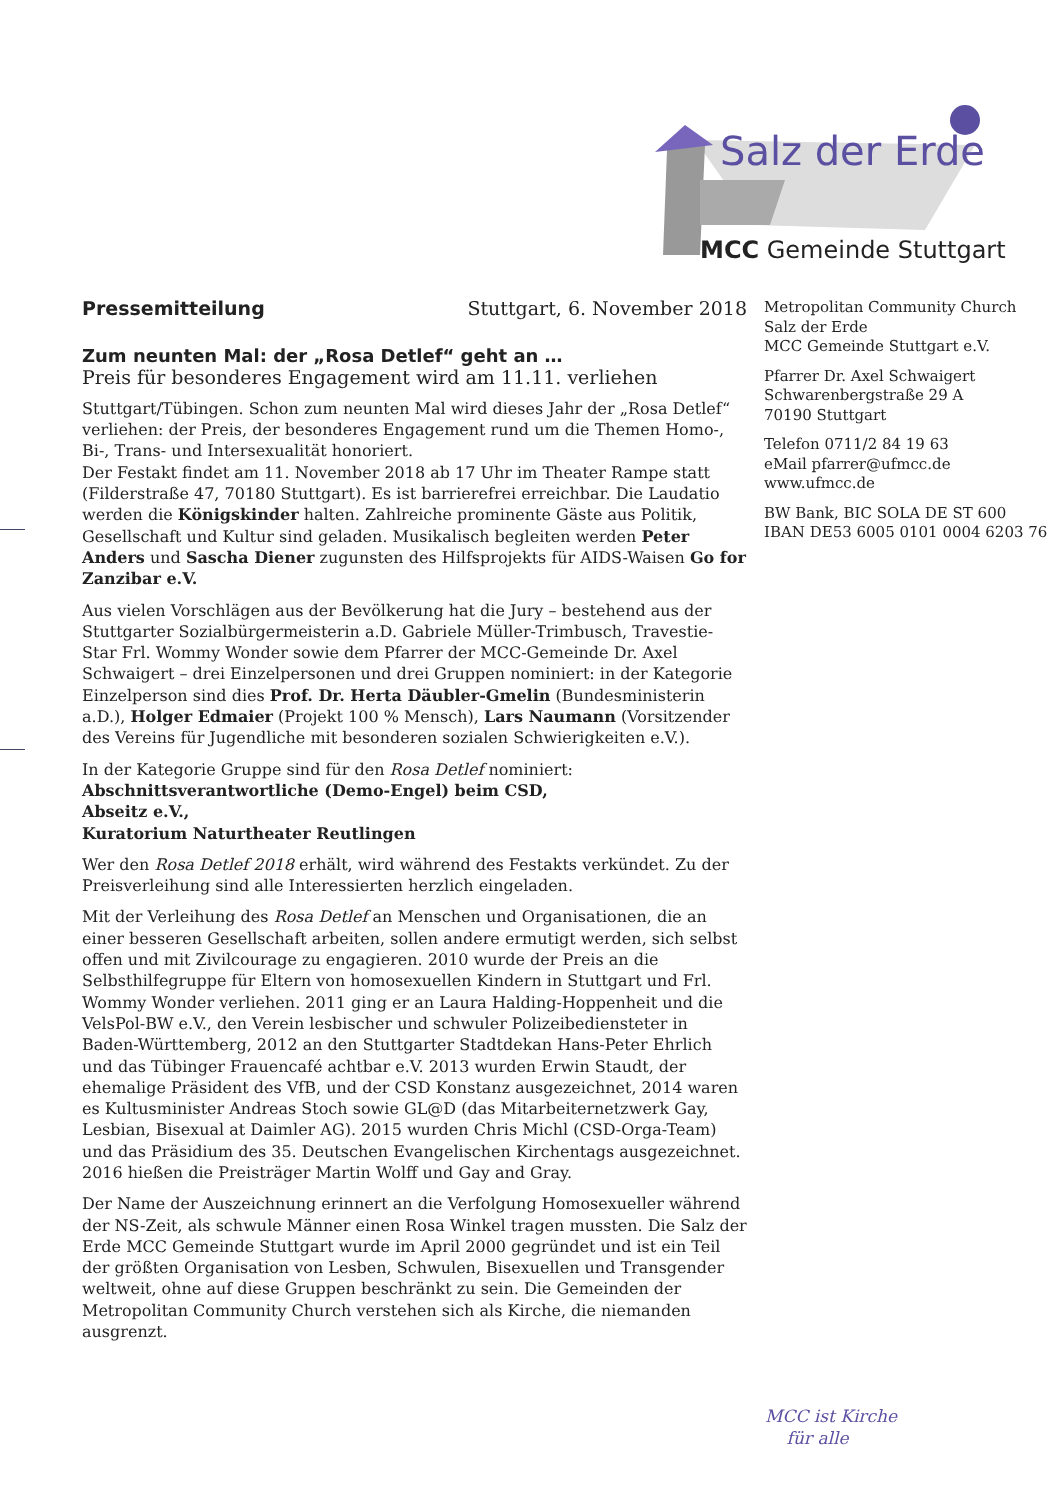Salz der Erde
MCC Gemeinde Stuttgart
Metropolitan Community Church
Salz der Erde
MCC Gemeinde Stuttgart e.V.
Pfarrer Dr. Axel Schwaigert
Schwarenbergstraße 29 A
70190 Stuttgart
Telefon 0711/2 84 19 63
eMail pfarrer@ufmcc.de
www.ufmcc.de
BW Bank, BIC SOLA DE ST 600
IBAN DE53 6005 0101 0004 6203 76
Pressemitteilung Stuttgart, 6. November 2018
Zum neunten Mal: der „Rosa Detlef“ geht an …
Preis für besonderes Engagement wird am 11.11. verliehen
Stuttgart/Tübingen. Schon zum neunten Mal wird dieses Jahr der „Rosa Detlef“ verliehen: der Preis, der besonderes Engagement rund um die Themen Homo-, Bi-, Trans- und Intersexualität honoriert.
Der Festakt findet am 11. November 2018 ab 17 Uhr im Theater Rampe statt (Filderstraße 47, 70180 Stuttgart). Es ist barrierefrei erreichbar. Die Laudatio werden die Königskinder halten. Zahlreiche prominente Gäste aus Politik, Gesellschaft und Kultur sind geladen. Musikalisch begleiten werden Peter Anders und Sascha Diener zugunsten des Hilfsprojekts für AIDS-Waisen Go for Zanzibar e.V.
Aus vielen Vorschlägen aus der Bevölkerung hat die Jury – bestehend aus der Stuttgarter Sozialbürgermeisterin a.D. Gabriele Müller-Trimbusch, Travestie-Star Frl. Wommy Wonder sowie dem Pfarrer der MCC-Gemeinde Dr. Axel Schwaigert – drei Einzelpersonen und drei Gruppen nominiert: in der Kategorie Einzelperson sind dies Prof. Dr. Herta Däubler-Gmelin (Bundesministerin a.D.), Holger Edmaier (Projekt 100 % Mensch), Lars Naumann (Vorsitzender des Vereins für Jugendliche mit besonderen sozialen Schwierigkeiten e.V.).
In der Kategorie Gruppe sind für den Rosa Detlef nominiert:
Abschnittsverantwortliche (Demo-Engel) beim CSD,
Abseitz e.V.,
Kuratorium Naturtheater Reutlingen
Wer den Rosa Detlef 2018 erhält, wird während des Festakts verkündet. Zu der Preisverleihung sind alle Interessierten herzlich eingeladen.
Mit der Verleihung des Rosa Detlef an Menschen und Organisationen, die an einer besseren Gesellschaft arbeiten, sollen andere ermutigt werden, sich selbst offen und mit Zivilcourage zu engagieren. 2010 wurde der Preis an die Selbsthilfegruppe für Eltern von homosexuellen Kindern in Stuttgart und Frl. Wommy Wonder verliehen. 2011 ging er an Laura Halding-Hoppenheit und die VelsPol-BW e.V., den Verein lesbischer und schwuler Polizeibediensteter in Baden-Württemberg, 2012 an den Stuttgarter Stadtdekan Hans-Peter Ehrlich und das Tübinger Frauencafé achtbar e.V. 2013 wurden Erwin Staudt, der ehemalige Präsident des VfB, und der CSD Konstanz ausgezeichnet, 2014 waren es Kultusminister Andreas Stoch sowie GL@D (das Mitarbeiternetzwerk Gay, Lesbian, Bisexual at Daimler AG). 2015 wurden Chris Michl (CSD-Orga-Team) und das Präsidium des 35. Deutschen Evangelischen Kirchentags ausgezeichnet. 2016 hießen die Preisträger Martin Wolff und Gay and Gray.
Der Name der Auszeichnung erinnert an die Verfolgung Homosexueller während der NS-Zeit, als schwule Männer einen Rosa Winkel tragen mussten. Die Salz der Erde MCC Gemeinde Stuttgart wurde im April 2000 gegründet und ist ein Teil der größten Organisation von Lesben, Schwulen, Bisexuellen und Transgender weltweit, ohne auf diese Gruppen beschränkt zu sein. Die Gemeinden der Metropolitan Community Church verstehen sich als Kirche, die niemanden ausgrenzt.
MCC ist Kirche
für alle